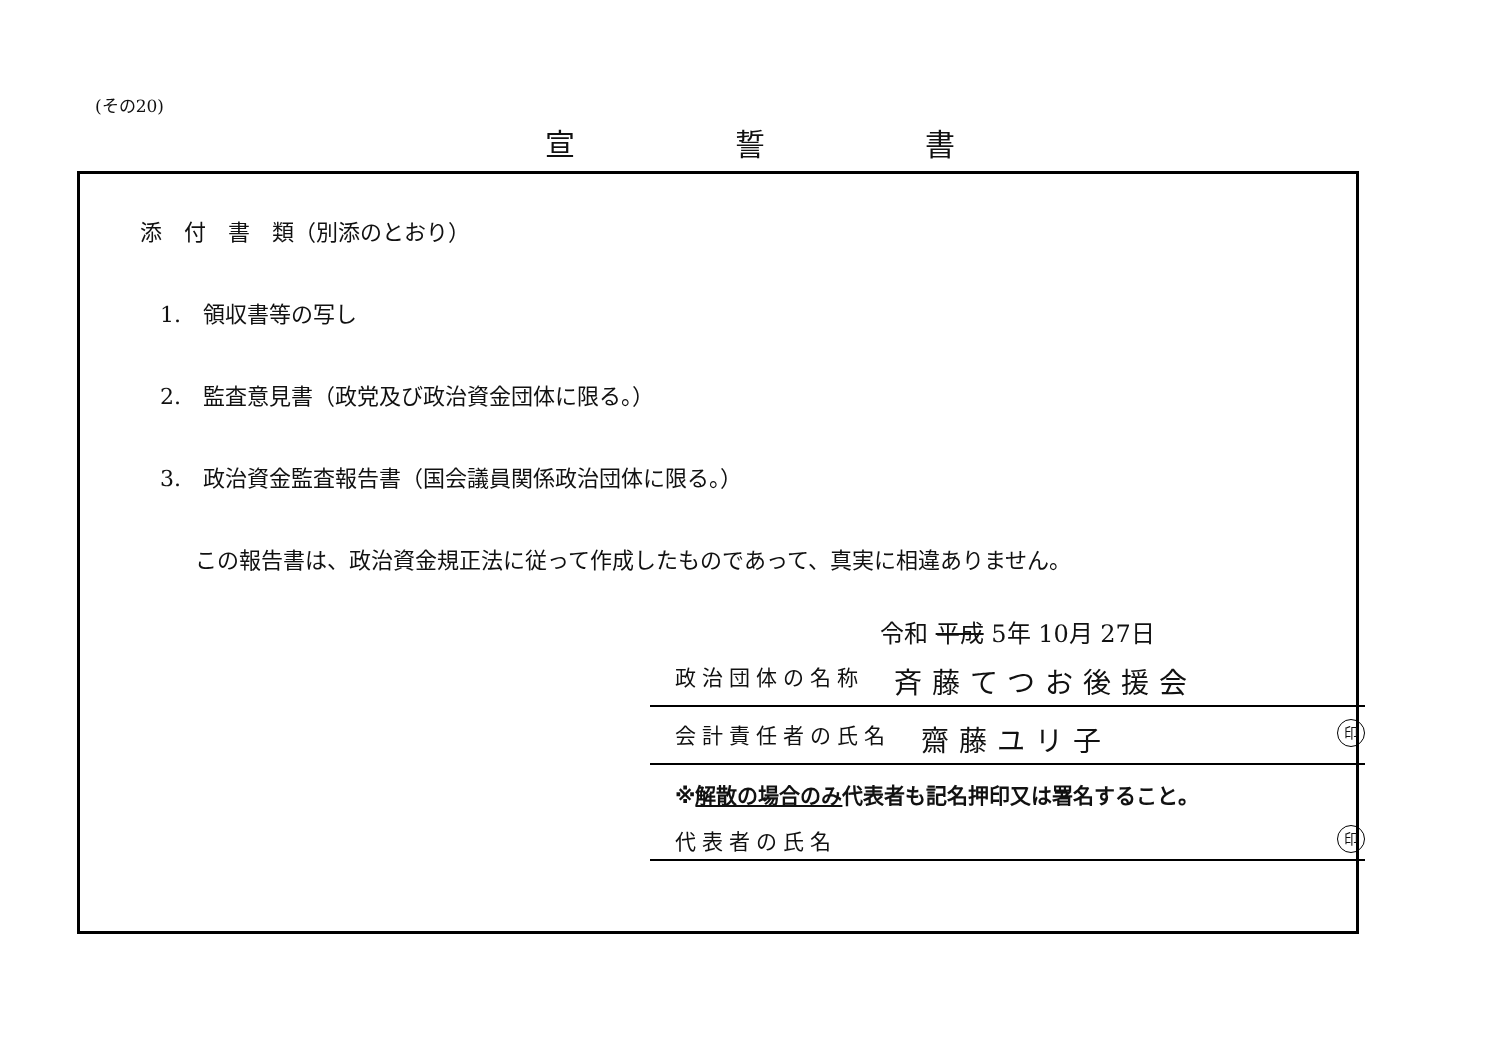(その20)
宣誓書
添　付　書　類（別添のとおり）
1.　領収書等の写し
2.　監査意見書（政党及び政治資金団体に限る。）
3.　政治資金監査報告書（国会議員関係政治団体に限る。）
この報告書は、政治資金規正法に従って作成したものであって、真実に相違ありません。
令和 平成 5年 10月 27日
政治団体の名称 斉藤てつお後援会
会計責任者の氏名 齋藤ユリ子 印
※解散の場合のみ代表者も記名押印又は署名すること。
代表者の氏名 印